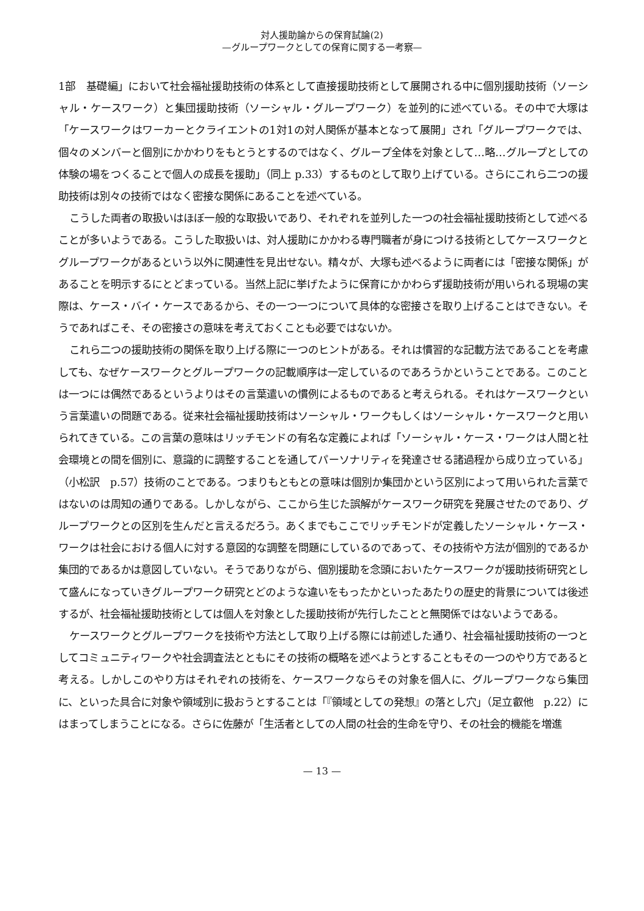対人援助論からの保育試論(2)
—グループワークとしての保育に関する一考察—
1部　基礎編」において社会福祉援助技術の体系として直接援助技術として展開される中に個別援助技術（ソーシャル・ケースワーク）と集団援助技術（ソーシャル・グループワーク）を並列的に述べている。その中で大塚は「ケースワークはワーカーとクライエントの1対1の対人関係が基本となって展開」され「グループワークでは、個々のメンバーと個別にかかわりをもとうとするのではなく、グループ全体を対象として…略…グループとしての体験の場をつくることで個人の成長を援助」（同上 p.33）するものとして取り上げている。さらにこれら二つの援助技術は別々の技術ではなく密接な関係にあることを述べている。
こうした両者の取扱いはほぼ一般的な取扱いであり、それぞれを並列した一つの社会福祉援助技術として述べることが多いようである。こうした取扱いは、対人援助にかかわる専門職者が身につける技術としてケースワークとグループワークがあるという以外に関連性を見出せない。精々が、大塚も述べるように両者には「密接な関係」があることを明示するにとどまっている。当然上記に挙げたように保育にかかわらず援助技術が用いられる現場の実際は、ケース・バイ・ケースであるから、その一つ一つについて具体的な密接さを取り上げることはできない。そうであればこそ、その密接さの意味を考えておくことも必要ではないか。
これら二つの援助技術の関係を取り上げる際に一つのヒントがある。それは慣習的な記載方法であることを考慮しても、なぜケースワークとグループワークの記載順序は一定しているのであろうかということである。このことは一つには偶然であるというよりはその言葉遣いの慣例によるものであると考えられる。それはケースワークという言葉遣いの問題である。従来社会福祉援助技術はソーシャル・ワークもしくはソーシャル・ケースワークと用いられてきている。この言葉の意味はリッチモンドの有名な定義によれば「ソーシャル・ケース・ワークは人間と社会環境との間を個別に、意識的に調整することを通してパーソナリティを発達させる諸過程から成り立っている」（小松訳　p.57）技術のことである。つまりもともとの意味は個別か集団かという区別によって用いられた言葉ではないのは周知の通りである。しかしながら、ここから生じた誤解がケースワーク研究を発展させたのであり、グループワークとの区別を生んだと言えるだろう。あくまでもここでリッチモンドが定義したソーシャル・ケース・ワークは社会における個人に対する意図的な調整を問題にしているのであって、その技術や方法が個別的であるか集団的であるかは意図していない。そうでありながら、個別援助を念頭においたケースワークが援助技術研究として盛んになっていきグループワーク研究とどのような違いをもったかといったあたりの歴史的背景については後述するが、社会福祉援助技術としては個人を対象とした援助技術が先行したことと無関係ではないようである。
ケースワークとグループワークを技術や方法として取り上げる際には前述した通り、社会福祉援助技術の一つとしてコミュニティワークや社会調査法とともにその技術の概略を述べようとすることもその一つのやり方であると考える。しかしこのやり方はそれぞれの技術を、ケースワークならその対象を個人に、グループワークなら集団に、といった具合に対象や領域別に扱おうとすることは「『領域としての発想』の落とし穴」（足立叡他　p.22）にはまってしまうことになる。さらに佐藤が「生活者としての人間の社会的生命を守り、その社会的機能を増進
— 13 —